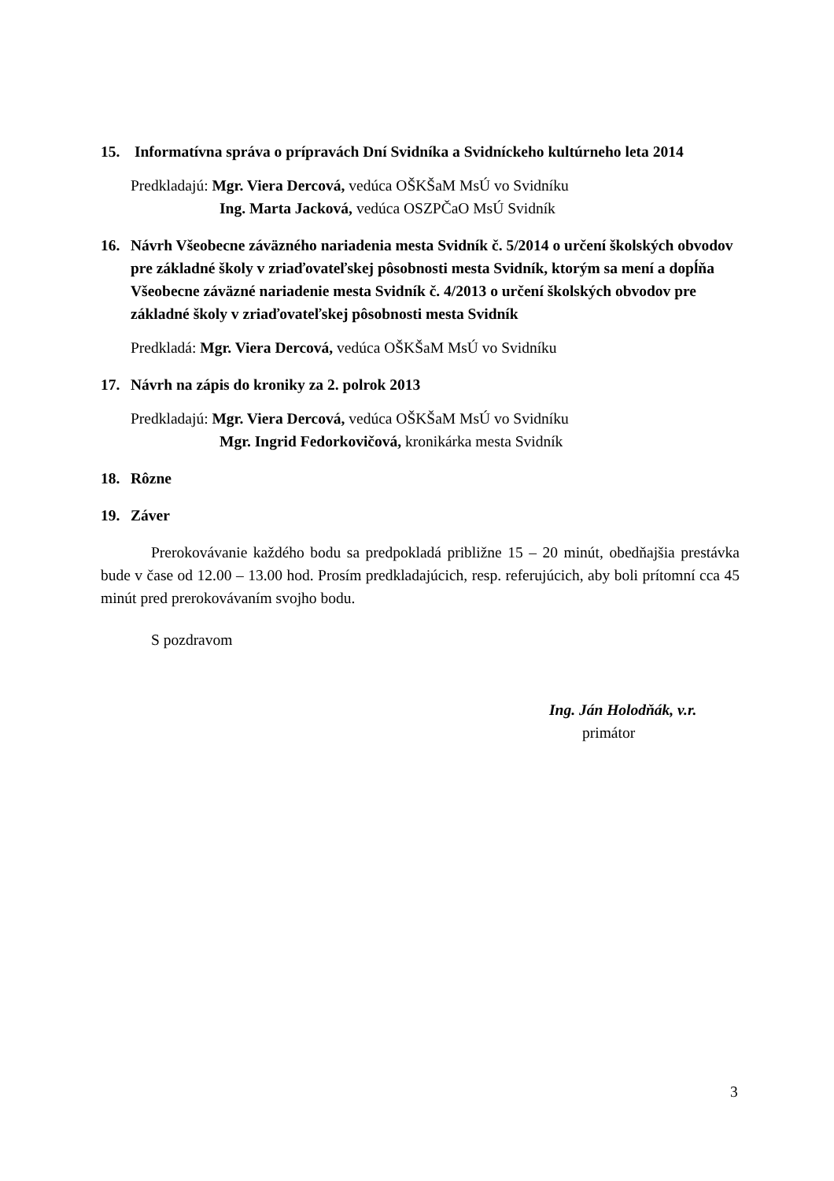15. Informatívna správa o prípravách Dní Svidníka a Svidníckeho kultúrneho leta 2014
Predkladajú: Mgr. Viera Dercová, vedúca OŠKŠaM MsÚ vo Svidníku
Ing. Marta Jacková, vedúca OSZPČaO MsÚ Svidník
16. Návrh Všeobecne záväzného nariadenia mesta Svidník č. 5/2014 o určení školských obvodov pre základné školy v zriaďovateľskej pôsobnosti mesta Svidník, ktorým sa mení a dopĺňa Všeobecne záväzné nariadenie mesta Svidník č. 4/2013 o určení školských obvodov pre základné školy v zriaďovateľskej pôsobnosti mesta Svidník
Predkladá: Mgr. Viera Dercová, vedúca OŠKŠaM MsÚ vo Svidníku
17. Návrh na zápis do kroniky za 2. polrok 2013
Predkladajú: Mgr. Viera Dercová, vedúca OŠKŠaM MsÚ vo Svidníku
Mgr. Ingrid Fedorkovičová, kronikárka mesta Svidník
18. Rôzne
19. Záver
Prerokovávanie každého bodu sa predpokladá približne 15 – 20 minút, obedňajšia prestávka bude v čase od 12.00 – 13.00 hod. Prosím predkladajúcich, resp. referujúcich, aby boli prítomní cca 45 minút pred prerokovávaním svojho bodu.
S pozdravom
Ing. Ján Holodňák, v.r.
primátor
3